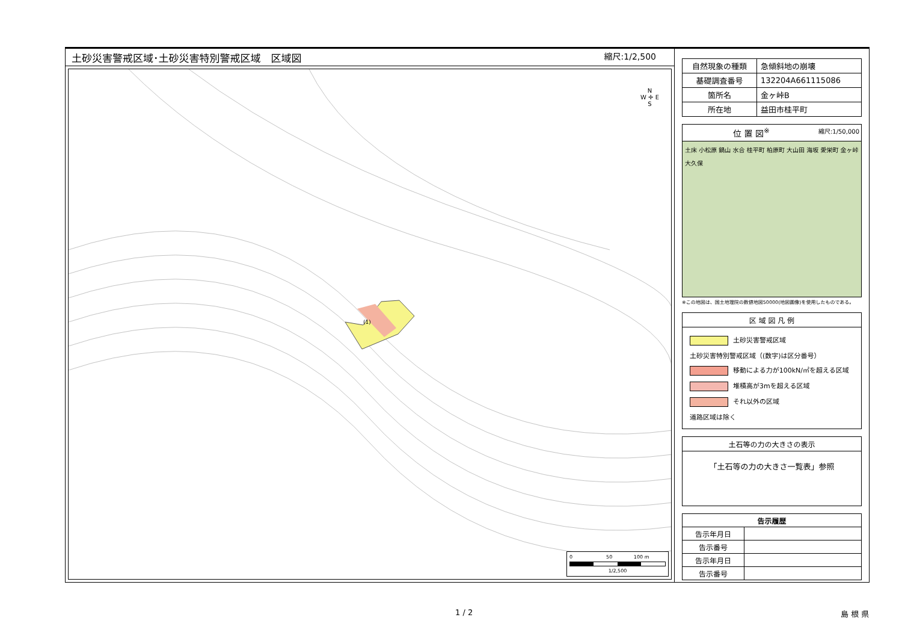土砂災害警戒区域･土砂災害特別警戒区域　区域図 縮尺:1/2,500
(1)
N
W ✛ E
S
0 50 100 m
1/2,500
| 自然現象の種類 | 急傾斜地の崩壊 |
| 基礎調査番号 | 132204A661115086 |
| 箇所名 | 金ヶ峠B |
| 所在地 | 益田市桂平町 |
位 置 図<sup>※</sup> 縮尺:1/50,000
土床 小松原 鍋山 水合 桂平町 柏原町 大山田 海坂 愛栄町 金ヶ峠 大久保
※この地図は、国土地理院の数値地図50000(地図画像)を使用したものである。
区 域 図 凡 例
土砂災害警戒区域
土砂災害特別警戒区域（(数字)は区分番号）
移動による力が100kN/㎡を超える区域
堆積高が3mを超える区域
それ以外の区域
道路区域は除く
土石等の力の大きさの表示
「土石等の力の大きさ一覧表」参照
| 告示履歴 | |
| --- | --- |
| 告示年月日 | |
| 告示番号 | |
| 告示年月日 | |
| 告示番号 | |
1 / 2 島 根 県